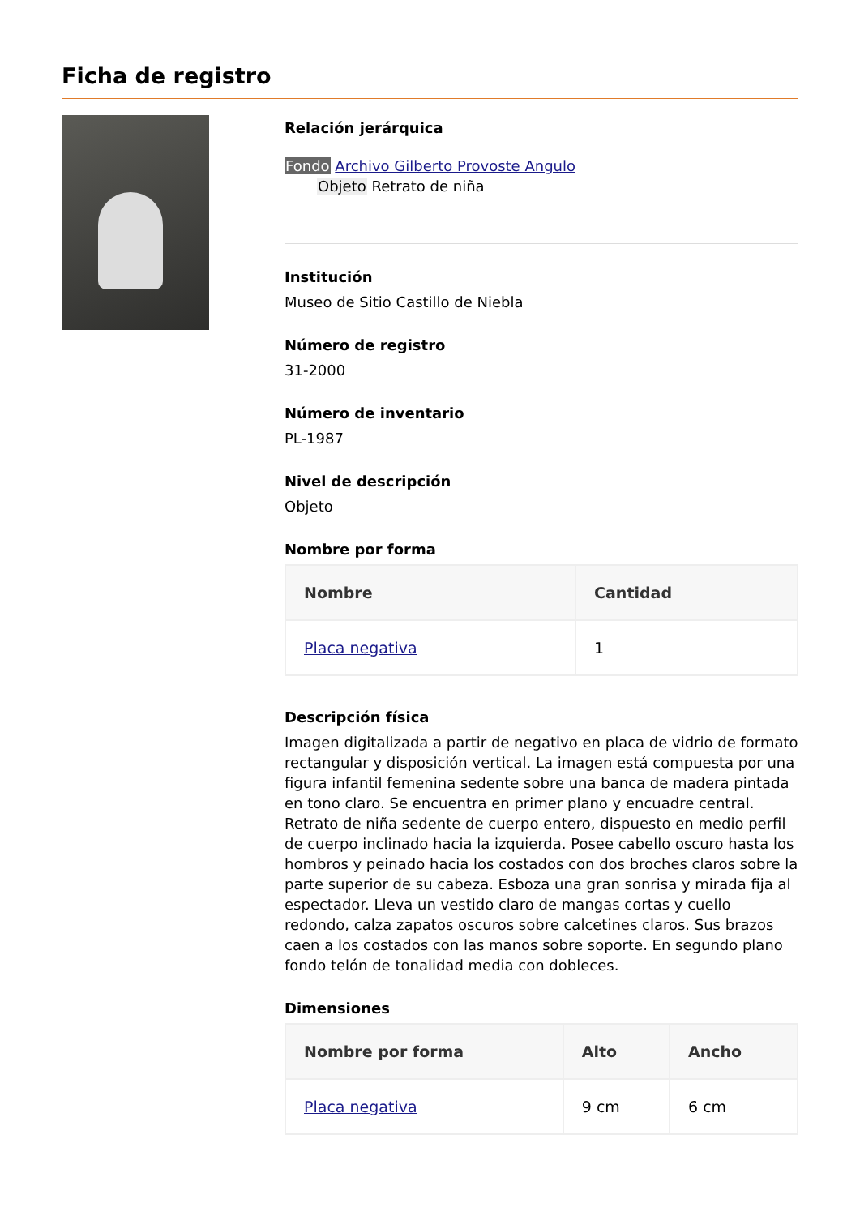Ficha de registro
Relación jerárquica
Fondo Archivo Gilberto Provoste Angulo
Objeto Retrato de niña
Institución
Museo de Sitio Castillo de Niebla
Número de registro
31-2000
Número de inventario
PL-1987
Nivel de descripción
Objeto
Nombre por forma
| Nombre | Cantidad |
| --- | --- |
| Placa negativa | 1 |
Descripción física
Imagen digitalizada a partir de negativo en placa de vidrio de formato rectangular y disposición vertical. La imagen está compuesta por una figura infantil femenina sedente sobre una banca de madera pintada en tono claro. Se encuentra en primer plano y encuadre central. Retrato de niña sedente de cuerpo entero, dispuesto en medio perfil de cuerpo inclinado hacia la izquierda. Posee cabello oscuro hasta los hombros y peinado hacia los costados con dos broches claros sobre la parte superior de su cabeza. Esboza una gran sonrisa y mirada fija al espectador. Lleva un vestido claro de mangas cortas y cuello redondo, calza zapatos oscuros sobre calcetines claros. Sus brazos caen a los costados con las manos sobre soporte. En segundo plano fondo telón de tonalidad media con dobleces.
Dimensiones
| Nombre por forma | Alto | Ancho |
| --- | --- | --- |
| Placa negativa | 9 cm | 6 cm |